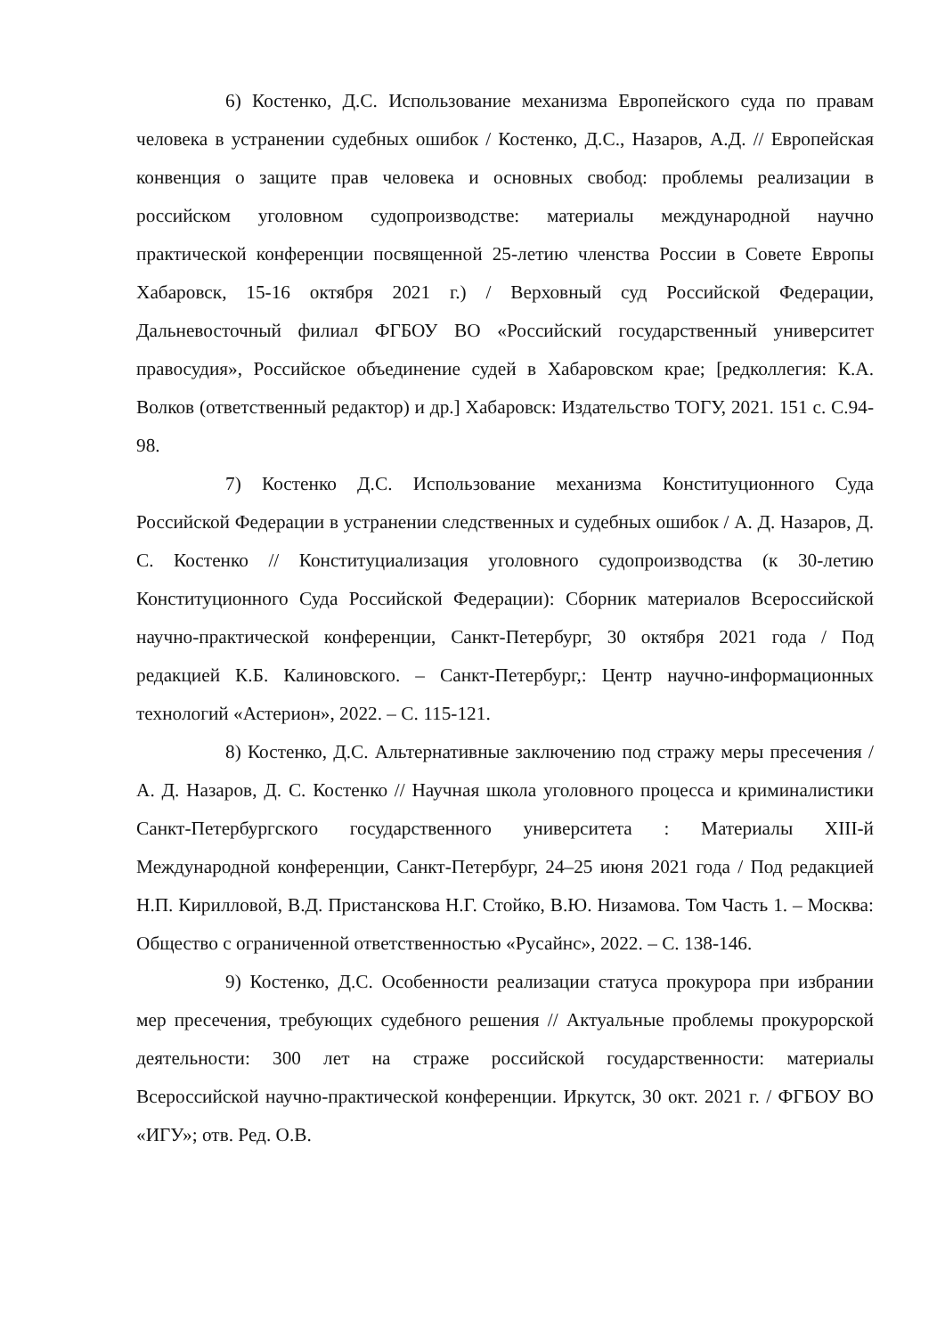6) Костенко, Д.С. Использование механизма Европейского суда по правам человека в устранении судебных ошибок / Костенко, Д.С., Назаров, А.Д. // Европейская конвенция о защите прав человека и основных свобод: проблемы реализации в российском уголовном судопроизводстве: материалы международной научно практической конференции посвященной 25-летию членства России в Совете Европы Хабаровск, 15-16 октября 2021 г.) / Верховный суд Российской Федерации, Дальневосточный филиал ФГБОУ ВО «Российский государственный университет правосудия», Российское объединение судей в Хабаровском крае; [редколлегия: К.А. Волков (ответственный редактор) и др.] Хабаровск: Издательство ТОГУ, 2021. 151 с. С.94-98.
7) Костенко Д.С. Использование механизма Конституционного Суда Российской Федерации в устранении следственных и судебных ошибок / А. Д. Назаров, Д. С. Костенко // Конституциализация уголовного судопроизводства (к 30-летию Конституционного Суда Российской Федерации): Сборник материалов Всероссийской научно-практической конференции, Санкт-Петербург, 30 октября 2021 года / Под редакцией К.Б. Калиновского. – Санкт-Петербург,: Центр научно-информационных технологий «Астерион», 2022. – С. 115-121.
8) Костенко, Д.С. Альтернативные заключению под стражу меры пресечения / А. Д. Назаров, Д. С. Костенко // Научная школа уголовного процесса и криминалистики Санкт-Петербургского государственного университета : Материалы XIII-й Международной конференции, Санкт-Петербург, 24–25 июня 2021 года / Под редакцией Н.П. Кирилловой, В.Д. Пристанскова Н.Г. Стойко, В.Ю. Низамова. Том Часть 1. – Москва: Общество с ограниченной ответственностью «Русайнс», 2022. – С. 138-146.
9) Костенко, Д.С. Особенности реализации статуса прокурора при избрании мер пресечения, требующих судебного решения // Актуальные проблемы прокурорской деятельности: 300 лет на страже российской государственности: материалы Всероссийской научно-практической конференции. Иркутск, 30 окт. 2021 г. / ФГБОУ ВО «ИГУ»; отв. Ред. О.В.